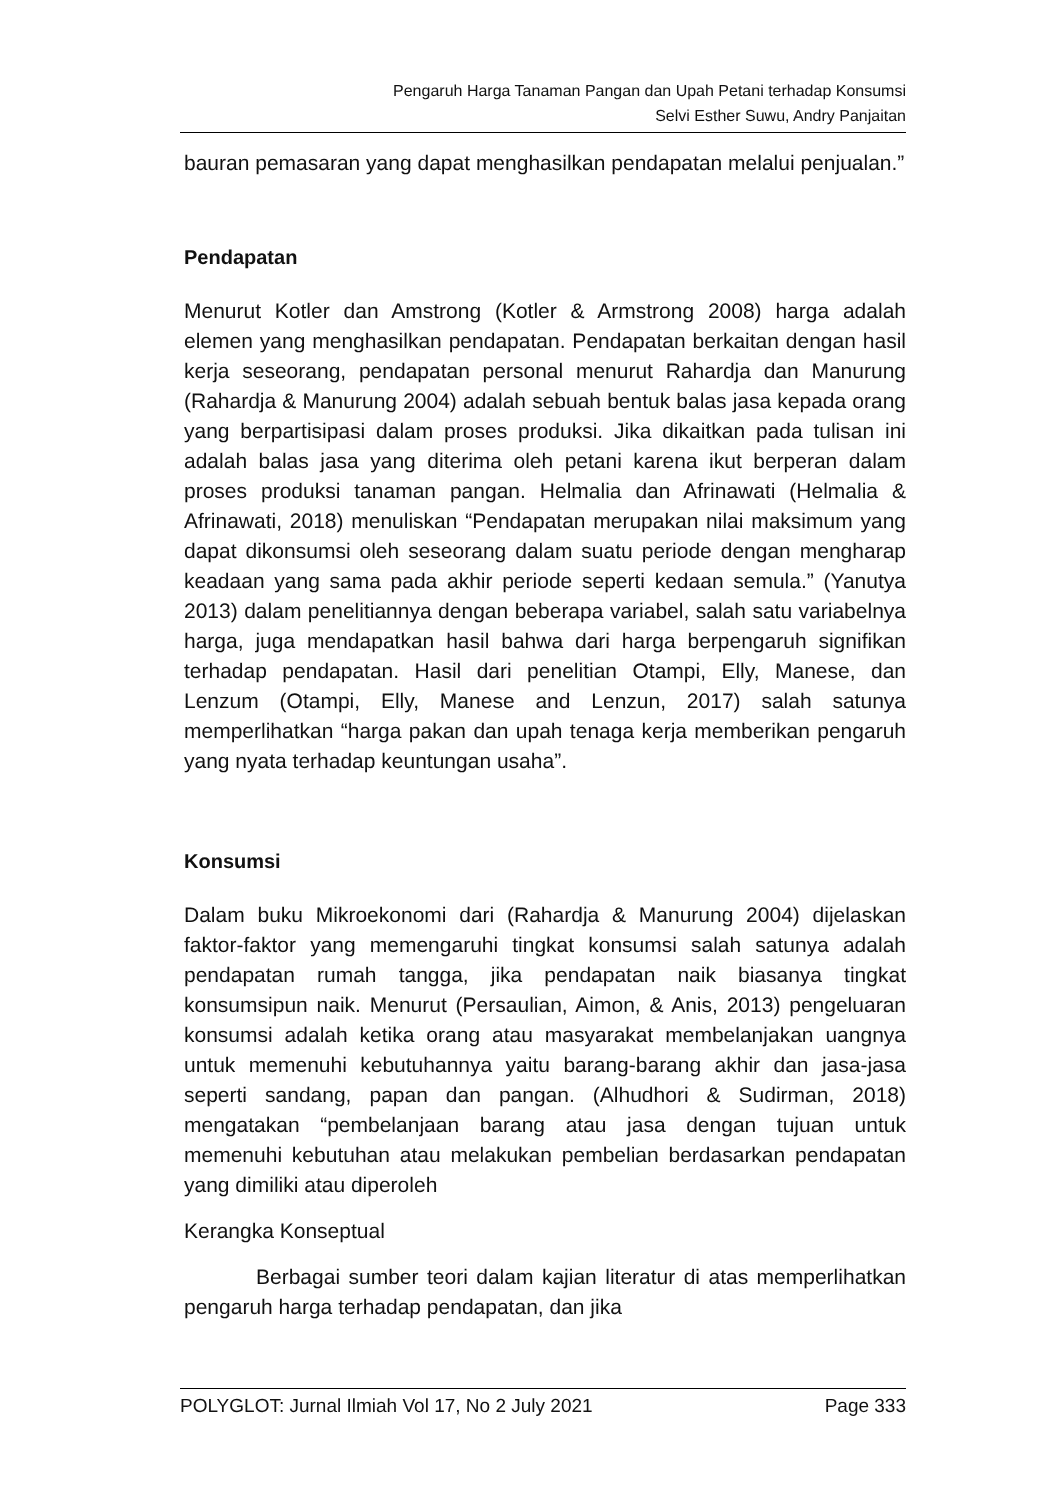Pengaruh Harga Tanaman Pangan dan Upah Petani terhadap Konsumsi
Selvi Esther Suwu, Andry Panjaitan
bauran pemasaran yang dapat menghasilkan pendapatan melalui penjualan.”
Pendapatan
Menurut Kotler dan Amstrong (Kotler & Armstrong 2008) harga adalah elemen yang menghasilkan pendapatan. Pendapatan berkaitan dengan hasil kerja seseorang, pendapatan personal menurut Rahardja dan Manurung (Rahardja & Manurung 2004) adalah sebuah bentuk balas jasa kepada orang yang berpartisipasi dalam proses produksi. Jika dikaitkan pada tulisan ini adalah balas jasa yang diterima oleh petani karena ikut berperan dalam proses produksi tanaman pangan. Helmalia dan Afrinawati (Helmalia & Afrinawati, 2018) menuliskan “Pendapatan merupakan nilai maksimum yang dapat dikonsumsi oleh seseorang dalam suatu periode dengan mengharap keadaan yang sama pada akhir periode seperti kedaan semula.” (Yanutya 2013) dalam penelitiannya dengan beberapa variabel, salah satu variabelnya harga, juga mendapatkan hasil bahwa dari harga berpengaruh signifikan terhadap pendapatan. Hasil dari penelitian Otampi, Elly, Manese, dan Lenzum (Otampi, Elly, Manese and Lenzun, 2017) salah satunya memperlihatkan “harga pakan dan upah tenaga kerja memberikan pengaruh yang nyata terhadap keuntungan usaha”.
Konsumsi
Dalam buku Mikroekonomi dari (Rahardja & Manurung 2004) dijelaskan faktor-faktor yang memengaruhi tingkat konsumsi salah satunya adalah pendapatan rumah tangga, jika pendapatan naik biasanya tingkat konsumsipun naik. Menurut (Persaulian, Aimon, & Anis, 2013) pengeluaran konsumsi adalah ketika orang atau masyarakat membelanjakan uangnya untuk memenuhi kebutuhannya yaitu barang-barang akhir dan jasa-jasa seperti sandang, papan dan pangan. (Alhudhori & Sudirman, 2018) mengatakan “pembelanjaan barang atau jasa dengan tujuan untuk memenuhi kebutuhan atau melakukan pembelian berdasarkan pendapatan yang dimiliki atau diperoleh
Kerangka Konseptual
Berbagai sumber teori dalam kajian literatur di atas memperlihatkan pengaruh harga terhadap pendapatan, dan jika
POLYGLOT: Jurnal Ilmiah Vol 17, No 2 July 2021 Page 333